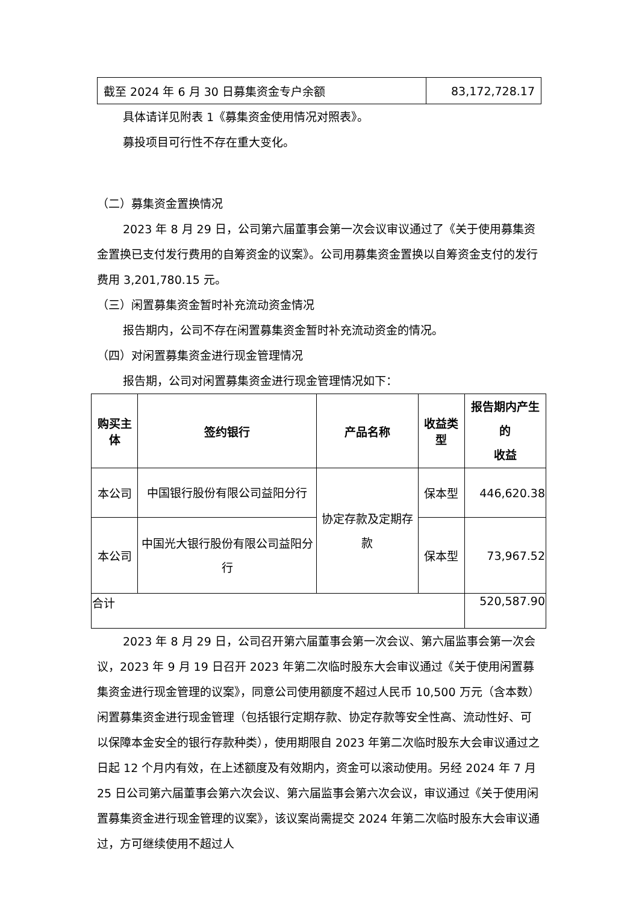| 截至 2024 年 6 月 30 日募集资金专户余额 | 83,172,728.17 |
具体请详见附表 1《募集资金使用情况对照表》。
募投项目可行性不存在重大变化。
（二）募集资金置换情况
2023 年 8 月 29 日，公司第六届董事会第一次会议审议通过了《关于使用募集资金置换已支付发行费用的自筹资金的议案》。公司用募集资金置换以自筹资金支付的发行费用 3,201,780.15 元。
（三）闲置募集资金暂时补充流动资金情况
报告期内，公司不存在闲置募集资金暂时补充流动资金的情况。
（四）对闲置募集资金进行现金管理情况
报告期，公司对闲置募集资金进行现金管理情况如下：
| 购买主体 | 签约银行 | 产品名称 | 收益类型 | 报告期内产生的 收益 |
| --- | --- | --- | --- | --- |
| 本公司 | 中国银行股份有限公司益阳分行 | 协定存款及定期存款 | 保本型 | 446,620.38 |
| 本公司 | 中国光大银行股份有限公司益阳分行 | | 保本型 | 73,967.52 |
| 合计 | | | | 520,587.90 |
2023 年 8 月 29 日，公司召开第六届董事会第一次会议、第六届监事会第一次会议，2023 年 9 月 19 日召开 2023 年第二次临时股东大会审议通过《关于使用闲置募集资金进行现金管理的议案》，同意公司使用额度不超过人民币 10,500 万元（含本数）闲置募集资金进行现金管理（包括银行定期存款、协定存款等安全性高、流动性好、可以保障本金安全的银行存款种类），使用期限自 2023 年第二次临时股东大会审议通过之日起 12 个月内有效，在上述额度及有效期内，资金可以滚动使用。另经 2024 年 7 月 25 日公司第六届董事会第六次会议、第六届监事会第六次会议，审议通过《关于使用闲置募集资金进行现金管理的议案》，该议案尚需提交 2024 年第二次临时股东大会审议通过，方可继续使用不超过人